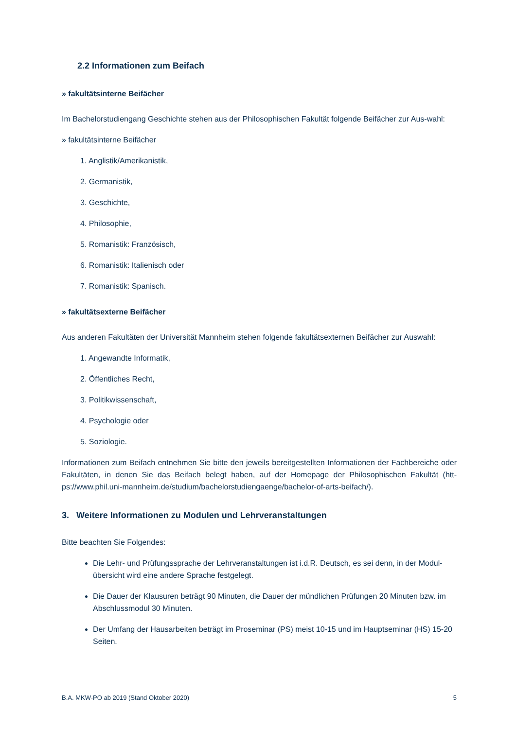2.2 Informationen zum Beifach
» fakultätsinterne Beifächer
Im Bachelorstudiengang Geschichte stehen aus der Philosophischen Fakultät folgende Beifächer zur Aus-wahl:
» fakultätsinterne Beifächer
1. Anglistik/Amerikanistik,
2. Germanistik,
3. Geschichte,
4. Philosophie,
5. Romanistik: Französisch,
6. Romanistik: Italienisch oder
7. Romanistik: Spanisch.
» fakultätsexterne Beifächer
Aus anderen Fakultäten der Universität Mannheim stehen folgende fakultätsexternen Beifächer zur Auswahl:
1. Angewandte Informatik,
2. Öffentliches Recht,
3. Politikwissenschaft,
4. Psychologie oder
5. Soziologie.
Informationen zum Beifach entnehmen Sie bitte den jeweils bereitgestellten Informationen der Fachbereiche oder Fakultäten, in denen Sie das Beifach belegt haben, auf der Homepage der Philosophischen Fakultät (htt-ps://www.phil.uni-mannheim.de/studium/bachelorstudiengaenge/bachelor-of-arts-beifach/).
3. Weitere Informationen zu Modulen und Lehrveranstaltungen
Bitte beachten Sie Folgendes:
Die Lehr- und Prüfungssprache der Lehrveranstaltungen ist i.d.R. Deutsch, es sei denn, in der Modul-übersicht wird eine andere Sprache festgelegt.
Die Dauer der Klausuren beträgt 90 Minuten, die Dauer der mündlichen Prüfungen 20 Minuten bzw. im Abschlussmodul 30 Minuten.
Der Umfang der Hausarbeiten beträgt im Proseminar (PS) meist 10-15 und im Hauptseminar (HS) 15-20 Seiten.
B.A. MKW-PO ab 2019 (Stand Oktober 2020) 5